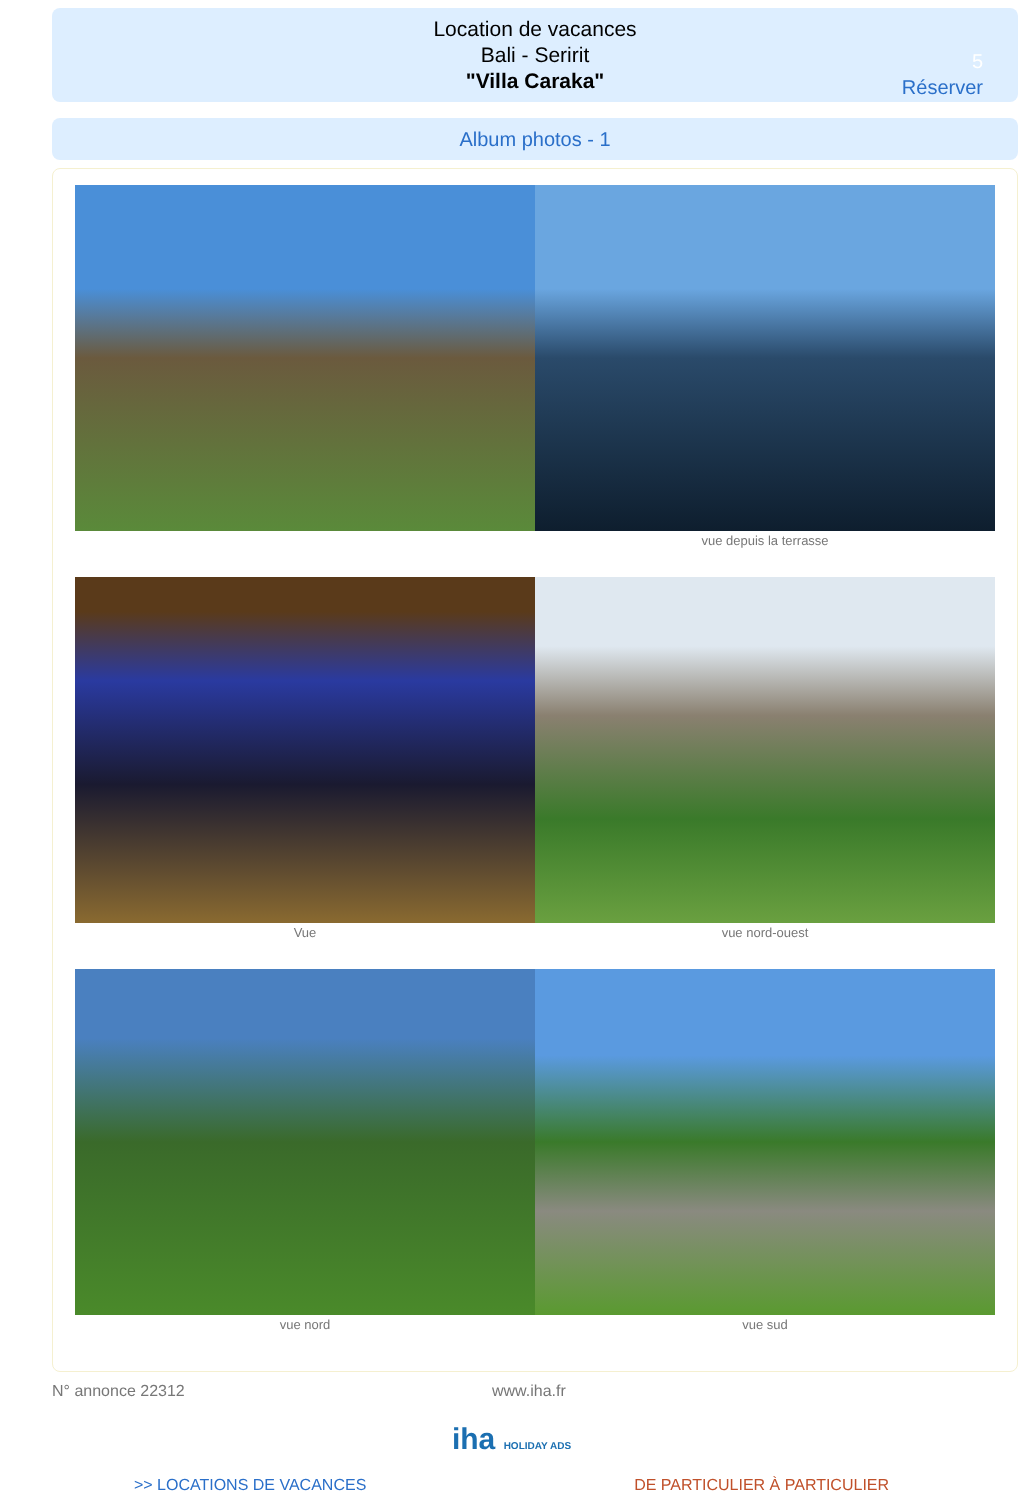Location de vacances
Bali - Seririt
"Villa Caraka"
5
Réserver
Album photos - 1
vue depuis la terrasse
Vue vue nord-ouest
vue nord vue sud
N° annonce 22312 www.iha.fr
iha HOLIDAY ADS
>> LOCATIONS DE VACANCES DE PARTICULIER À PARTICULIER